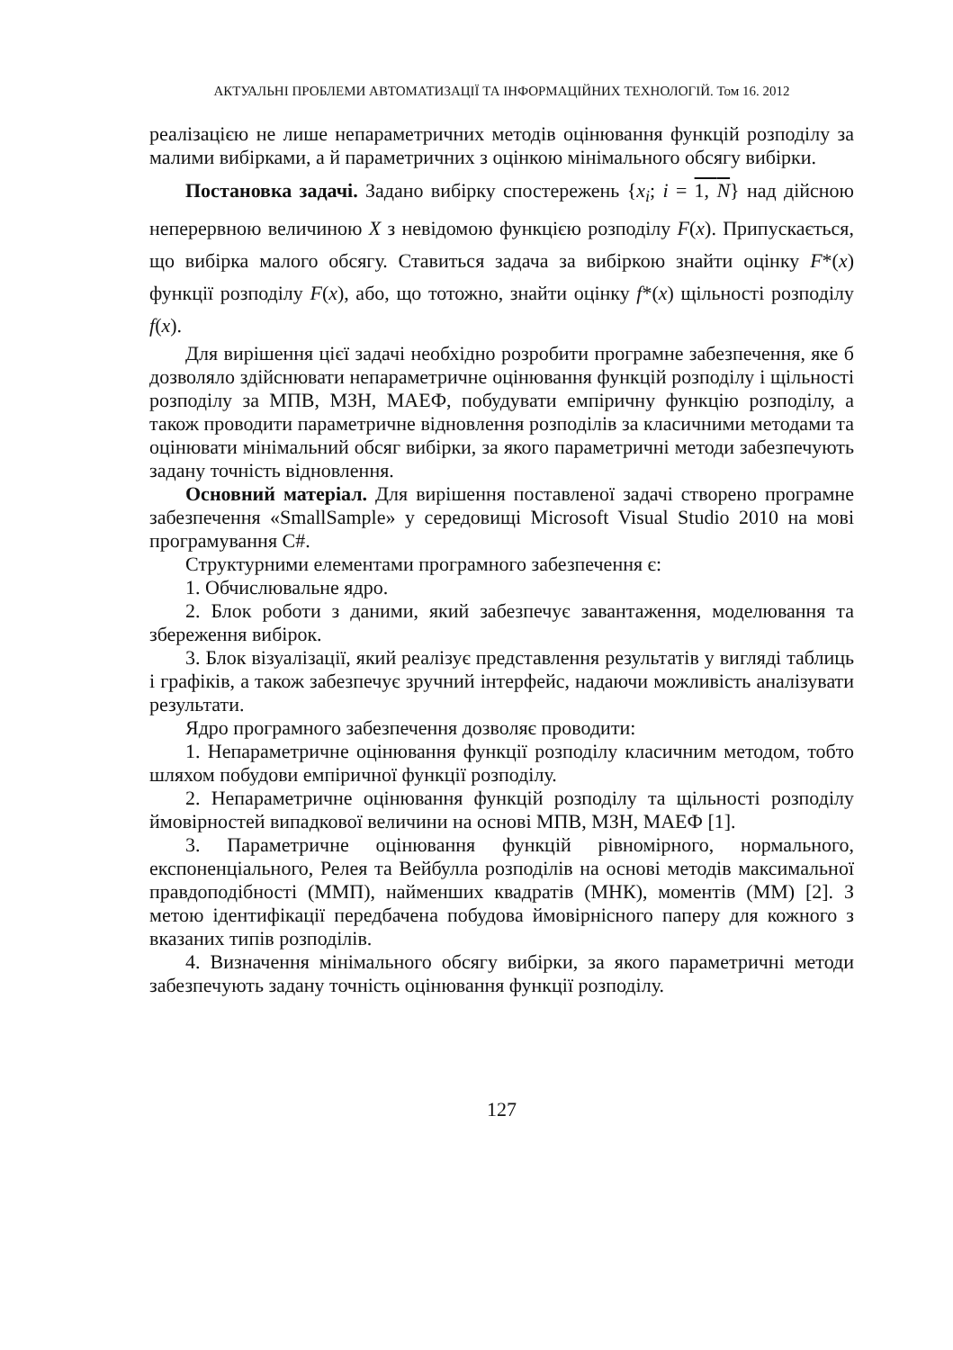АКТУАЛЬНІ ПРОБЛЕМИ АВТОМАТИЗАЦІЇ ТА ІНФОРМАЦІЙНИХ ТЕХНОЛОГІЙ. Том 16. 2012
реалізацією не лише непараметричних методів оцінювання функцій розподілу за малими вибірками, а й параметричних з оцінкою мінімального обсягу вибірки.
Постановка задачі. Задано вибірку спостережень {x<sub>i</sub>; i = 1, N} над дійсною неперервною величиною X з невідомою функцією розподілу F(x). Припускається, що вибірка малого обсягу. Ставиться задача за вибіркою знайти оцінку F*(x) функції розподілу F(x), або, що тотожно, знайти оцінку f*(x) щільності розподілу f(x).
Для вирішення цієї задачі необхідно розробити програмне забезпечення, яке б дозволяло здійснювати непараметричне оцінювання функцій розподілу і щільності розподілу за МПВ, МЗН, МАЕФ, побудувати емпіричну функцію розподілу, а також проводити параметричне відновлення розподілів за класичними методами та оцінювати мінімальний обсяг вибірки, за якого параметричні методи забезпечують задану точність відновлення.
Основний матеріал. Для вирішення поставленої задачі створено програмне забезпечення «SmallSample» у середовищі Microsoft Visual Studio 2010 на мові програмування C#.
Структурними елементами програмного забезпечення є:
1. Обчислювальне ядро.
2. Блок роботи з даними, який забезпечує завантаження, моделювання та збереження вибірок.
3. Блок візуалізації, який реалізує представлення результатів у вигляді таблиць і графіків, а також забезпечує зручний інтерфейс, надаючи можливість аналізувати результати.
Ядро програмного забезпечення дозволяє проводити:
1. Непараметричне оцінювання функції розподілу класичним методом, тобто шляхом побудови емпіричної функції розподілу.
2. Непараметричне оцінювання функцій розподілу та щільності розподілу ймовірностей випадкової величини на основі МПВ, МЗН, МАЕФ [1].
3. Параметричне оцінювання функцій рівномірного, нормального, експоненціального, Релея та Вейбулла розподілів на основі методів максимальної правдоподібності (ММП), найменших квадратів (МНК), моментів (ММ) [2]. З метою ідентифікації передбачена побудова ймовірнісного паперу для кожного з вказаних типів розподілів.
4. Визначення мінімального обсягу вибірки, за якого параметричні методи забезпечують задану точність оцінювання функції розподілу.
127